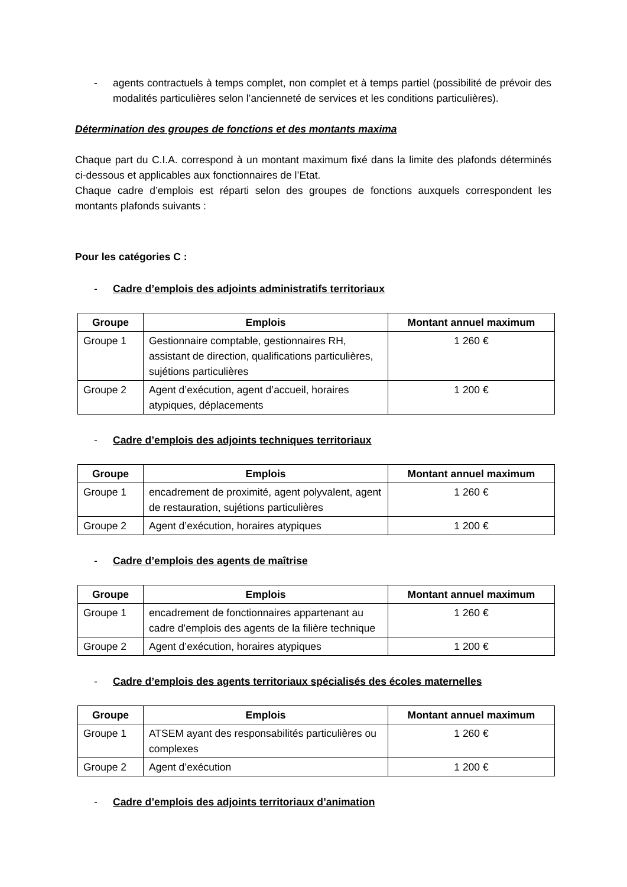- agents contractuels à temps complet, non complet et à temps partiel (possibilité de prévoir des modalités particulières selon l’ancienneté de services et les conditions particulières).
Détermination des groupes de fonctions et des montants maxima
Chaque part du C.I.A. correspond à un montant maximum fixé dans la limite des plafonds déterminés ci-dessous et applicables aux fonctionnaires de l’Etat.
Chaque cadre d’emplois est réparti selon des groupes de fonctions auxquels correspondent les montants plafonds suivants :
Pour les catégories C :
- Cadre d’emplois des adjoints administratifs territoriaux
| Groupe | Emplois | Montant annuel maximum |
| --- | --- | --- |
| Groupe 1 | Gestionnaire comptable, gestionnaires RH, assistant de direction, qualifications particulières, sujétions particulières | 1 260 € |
| Groupe 2 | Agent d’exécution, agent d’accueil, horaires atypiques, déplacements | 1 200 € |
- Cadre d’emplois des adjoints techniques territoriaux
| Groupe | Emplois | Montant annuel maximum |
| --- | --- | --- |
| Groupe 1 | encadrement de proximité, agent polyvalent, agent de restauration, sujétions particulières | 1 260 € |
| Groupe 2 | Agent d’exécution, horaires atypiques | 1 200 € |
- Cadre d’emplois des agents de maîtrise
| Groupe | Emplois | Montant annuel maximum |
| --- | --- | --- |
| Groupe 1 | encadrement de fonctionnaires appartenant au cadre d’emplois des agents de la filière technique | 1 260 € |
| Groupe 2 | Agent d’exécution, horaires atypiques | 1 200 € |
- Cadre d’emplois des agents territoriaux spécialisés des écoles maternelles
| Groupe | Emplois | Montant annuel maximum |
| --- | --- | --- |
| Groupe 1 | ATSEM ayant des responsabilités particulières ou complexes | 1 260 € |
| Groupe 2 | Agent d’exécution | 1 200 € |
- Cadre d’emplois des adjoints territoriaux d’animation